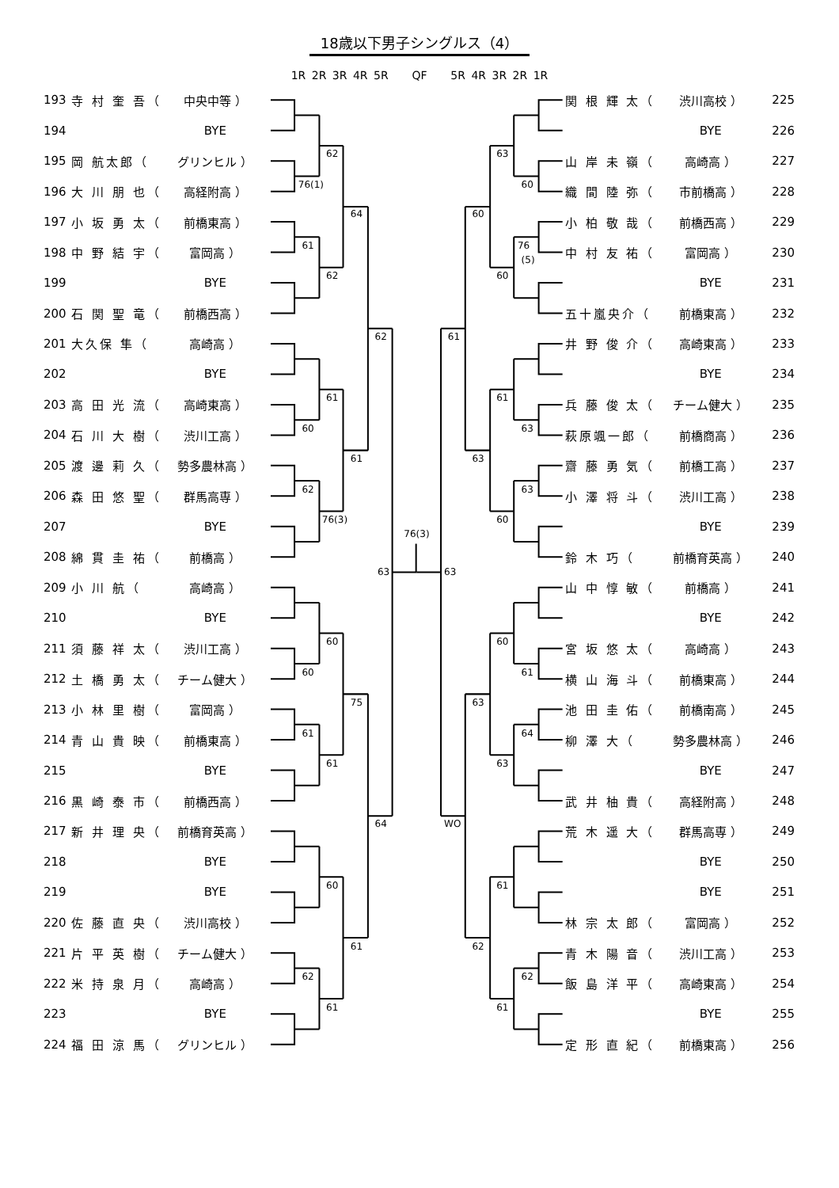18歳以下男子シングルス（4）
1R 2R 3R 4R 5R QF 5R 4R 3R 2R 1R
| 193 | 寺 村 奎 吾（ | 中央中等 ） |
| 194 | | BYE |
| 195 | 岡 航太郎（ | グリンヒル ） |
| 196 | 大 川 朋 也（ | 高経附高 ） |
| 197 | 小 坂 勇 太（ | 前橋東高 ） |
| 198 | 中 野 結 宇（ | 富岡高 ） |
| 199 | | BYE |
| 200 | 石 関 聖 竜（ | 前橋西高 ） |
| 201 | 大久保 隼（ | 高崎高 ） |
| 202 | | BYE |
| 203 | 高 田 光 流（ | 高崎東高 ） |
| 204 | 石 川 大 樹（ | 渋川工高 ） |
| 205 | 渡 邊 莉 久（ | 勢多農林高 ） |
| 206 | 森 田 悠 聖（ | 群馬高専 ） |
| 207 | | BYE |
| 208 | 綿 貫 圭 祐（ | 前橋高 ） |
| 209 | 小 川 航（ | 高崎高 ） |
| 210 | | BYE |
| 211 | 須 藤 祥 太（ | 渋川工高 ） |
| 212 | 土 橋 勇 太（ | チーム健大 ） |
| 213 | 小 林 里 樹（ | 富岡高 ） |
| 214 | 青 山 貴 映（ | 前橋東高 ） |
| 215 | | BYE |
| 216 | 黒 崎 泰 市（ | 前橋西高 ） |
| 217 | 新 井 理 央（ | 前橋育英高 ） |
| 218 | | BYE |
| 219 | | BYE |
| 220 | 佐 藤 直 央（ | 渋川高校 ） |
| 221 | 片 平 英 樹（ | チーム健大 ） |
| 222 | 米 持 泉 月（ | 高崎高 ） |
| 223 | | BYE |
| 224 | 福 田 涼 馬（ | グリンヒル ） |
76(1)
61
60
62
60
61
62
62
62
61
76(3)
60
61
60
61
64
61
75
61
62
64
63
76(3)
63
61
WO
60
63
63
62
63
60
61
60
60
63
61
61
60
76
(5)
63
63
61
64
62
| 関 根 輝 太（ | 渋川高校 ） | 225 |
| | BYE | 226 |
| 山 岸 未 嶺（ | 高崎高 ） | 227 |
| 織 間 陸 弥（ | 市前橋高 ） | 228 |
| 小 柏 敬 哉（ | 前橋西高 ） | 229 |
| 中 村 友 祐（ | 富岡高 ） | 230 |
| | BYE | 231 |
| 五十嵐央介（ | 前橋東高 ） | 232 |
| 井 野 俊 介（ | 高崎東高 ） | 233 |
| | BYE | 234 |
| 兵 藤 俊 太（ | チーム健大 ） | 235 |
| 萩原颯一郎（ | 前橋商高 ） | 236 |
| 齋 藤 勇 気（ | 前橋工高 ） | 237 |
| 小 澤 将 斗（ | 渋川工高 ） | 238 |
| | BYE | 239 |
| 鈴 木 巧（ | 前橋育英高 ） | 240 |
| 山 中 惇 敏（ | 前橋高 ） | 241 |
| | BYE | 242 |
| 宮 坂 悠 太（ | 高崎高 ） | 243 |
| 横 山 海 斗（ | 前橋東高 ） | 244 |
| 池 田 圭 佑（ | 前橋南高 ） | 245 |
| 柳 澤 大（ | 勢多農林高 ） | 246 |
| | BYE | 247 |
| 武 井 柚 貴（ | 高経附高 ） | 248 |
| 荒 木 遥 大（ | 群馬高専 ） | 249 |
| | BYE | 250 |
| | BYE | 251 |
| 林 宗 太 郎（ | 富岡高 ） | 252 |
| 青 木 陽 音（ | 渋川工高 ） | 253 |
| 飯 島 洋 平（ | 高崎東高 ） | 254 |
| | BYE | 255 |
| 定 形 直 紀（ | 前橋東高 ） | 256 |